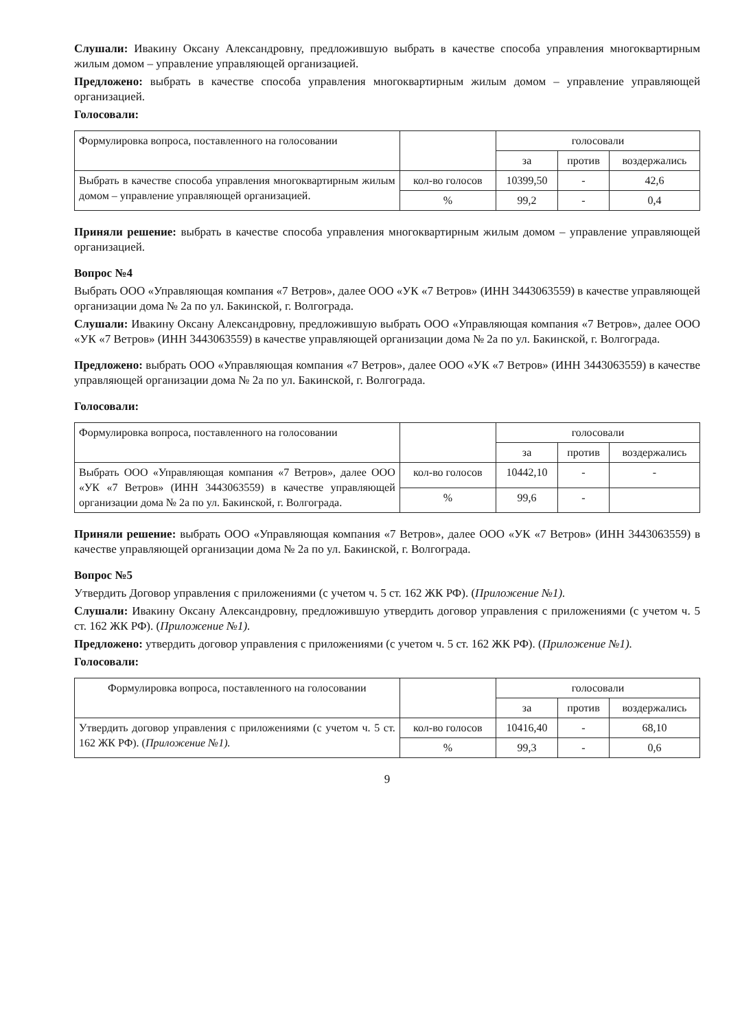Слушали: Ивакину Оксану Александровну, предложившую выбрать в качестве способа управления многоквартирным жилым домом – управление управляющей организацией.
Предложено: выбрать в качестве способа управления многоквартирным жилым домом – управление управляющей организацией.
Голосовали:
| Формулировка вопроса, поставленного на голосовании | | голосовали | | |
| | | за | против | воздержались |
| Выбрать в качестве способа управления многоквартирным жилым домом – управление управляющей организацией. | кол-во голосов | 10399,50 | - | 42,6 |
| | % | 99,2 | - | 0,4 |
Приняли решение: выбрать в качестве способа управления многоквартирным жилым домом – управление управляющей организацией.
Вопрос №4
Выбрать ООО «Управляющая компания «7 Ветров», далее ООО «УК «7 Ветров» (ИНН 3443063559) в качестве управляющей организации дома № 2а по ул. Бакинской, г. Волгограда.
Слушали: Ивакину Оксану Александровну, предложившую выбрать ООО «Управляющая компания «7 Ветров», далее ООО «УК «7 Ветров» (ИНН 3443063559) в качестве управляющей организации дома № 2а по ул. Бакинской, г. Волгограда.
Предложено: выбрать ООО «Управляющая компания «7 Ветров», далее ООО «УК «7 Ветров» (ИНН 3443063559) в качестве управляющей организации дома № 2а по ул. Бакинской, г. Волгограда.
Голосовали:
| Формулировка вопроса, поставленного на голосовании | | голосовали | | |
| | | за | против | воздержались |
| Выбрать ООО «Управляющая компания «7 Ветров», далее ООО «УК «7 Ветров» (ИНН 3443063559) в качестве управляющей организации дома № 2а по ул. Бакинской, г. Волгограда. | кол-во голосов | 10442,10 | - | - |
| | % | 99,6 | - | |
Приняли решение: выбрать ООО «Управляющая компания «7 Ветров», далее ООО «УК «7 Ветров» (ИНН 3443063559) в качестве управляющей организации дома № 2а по ул. Бакинской, г. Волгограда.
Вопрос №5
Утвердить Договор управления с приложениями (с учетом ч. 5 ст. 162 ЖК РФ). (Приложение №1).
Слушали: Ивакину Оксану Александровну, предложившую утвердить договор управления с приложениями (с учетом ч. 5 ст. 162 ЖК РФ). (Приложение №1).
Предложено: утвердить договор управления с приложениями (с учетом ч. 5 ст. 162 ЖК РФ). (Приложение №1).
Голосовали:
| Формулировка вопроса, поставленного на голосовании | | голосовали | | |
| | | за | против | воздержались |
| Утвердить договор управления с приложениями (с учетом ч. 5 ст. 162 ЖК РФ). ( Приложение №1). | кол-во голосов | 10416,40 | - | 68,10 |
| | % | 99,3 | - | 0,6 |
9